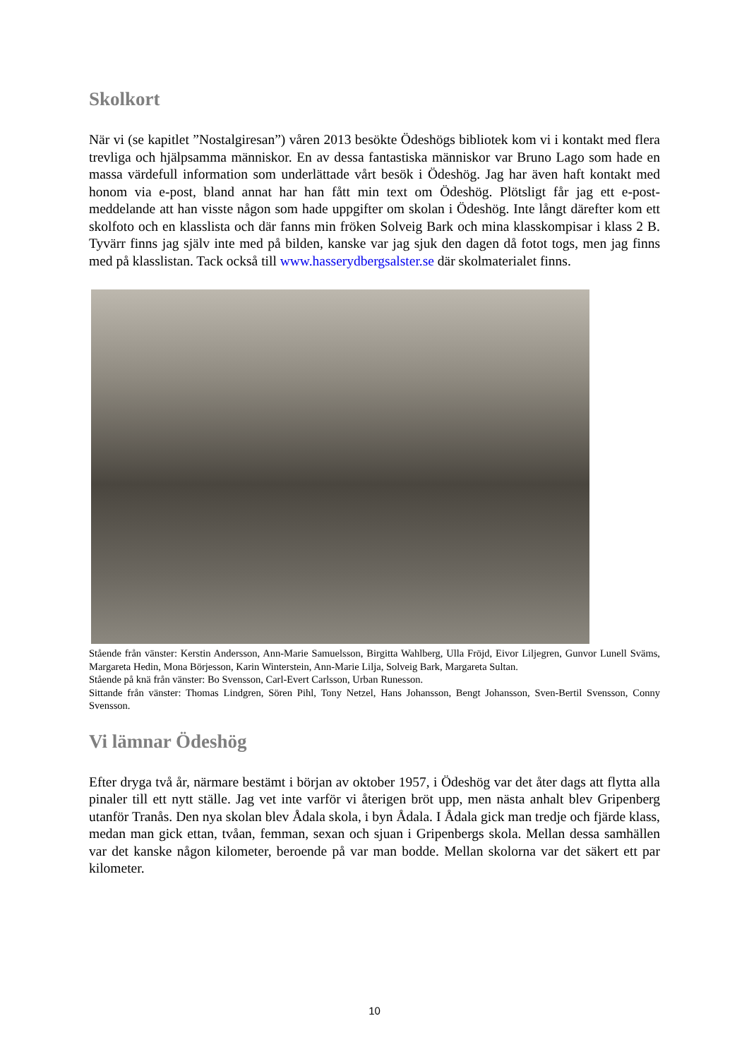Skolkort
När vi (se kapitlet ”Nostalgiresan”) våren 2013 besökte Ödeshögs bibliotek kom vi i kontakt med flera trevliga och hjälpsamma människor. En av dessa fantastiska människor var Bruno Lago som hade en massa värdefull information som underlättade vårt besök i Ödeshög. Jag har även haft kontakt med honom via e-post, bland annat har han fått min text om Ödeshög. Plötsligt får jag ett e-post-meddelande att han visste någon som hade uppgifter om skolan i Ödeshög. Inte långt därefter kom ett skolfoto och en klasslista och där fanns min fröken Solveig Bark och mina klasskompisar i klass 2 B. Tyvärr finns jag själv inte med på bilden, kanske var jag sjuk den dagen då fotot togs, men jag finns med på klasslistan. Tack också till www.hasserydbergsalster.se där skolmaterialet finns.
Stående från vänster: Kerstin Andersson, Ann-Marie Samuelsson, Birgitta Wahlberg, Ulla Fröjd, Eivor Liljegren, Gunvor Lunell Sväms, Margareta Hedin, Mona Börjesson, Karin Winterstein, Ann-Marie Lilja, Solveig Bark, Margareta Sultan.
Stående på knä från vänster: Bo Svensson, Carl-Evert Carlsson, Urban Runesson.
Sittande från vänster: Thomas Lindgren, Sören Pihl, Tony Netzel, Hans Johansson, Bengt Johansson, Sven-Bertil Svensson, Conny Svensson.
Vi lämnar Ödeshög
Efter dryga två år, närmare bestämt i början av oktober 1957, i Ödeshög var det åter dags att flytta alla pinaler till ett nytt ställe. Jag vet inte varför vi återigen bröt upp, men nästa anhalt blev Gripenberg utanför Tranås. Den nya skolan blev Ådala skola, i byn Ådala. I Ådala gick man tredje och fjärde klass, medan man gick ettan, tvåan, femman, sexan och sjuan i Gripenbergs skola. Mellan dessa samhällen var det kanske någon kilometer, beroende på var man bodde. Mellan skolorna var det säkert ett par kilometer.
10